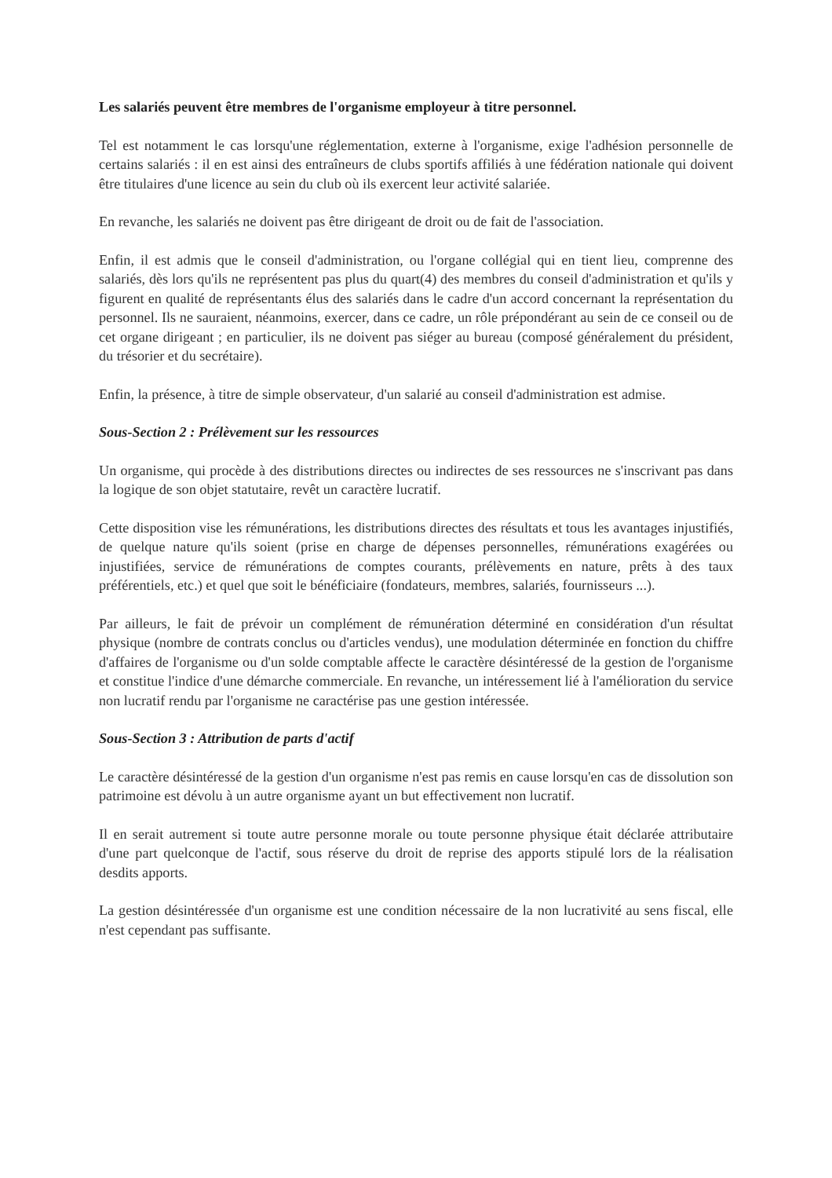Les salariés peuvent être membres de l'organisme employeur à titre personnel.
Tel est notamment le cas lorsqu'une réglementation, externe à l'organisme, exige l'adhésion personnelle de certains salariés : il en est ainsi des entraîneurs de clubs sportifs affiliés à une fédération nationale qui doivent être titulaires d'une licence au sein du club où ils exercent leur activité salariée.
En revanche, les salariés ne doivent pas être dirigeant de droit ou de fait de l'association.
Enfin, il est admis que le conseil d'administration, ou l'organe collégial qui en tient lieu, comprenne des salariés, dès lors qu'ils ne représentent pas plus du quart(4) des membres du conseil d'administration et qu'ils y figurent en qualité de représentants élus des salariés dans le cadre d'un accord concernant la représentation du personnel. Ils ne sauraient, néanmoins, exercer, dans ce cadre, un rôle prépondérant au sein de ce conseil ou de cet organe dirigeant ; en particulier, ils ne doivent pas siéger au bureau (composé généralement du président, du trésorier et du secrétaire).
Enfin, la présence, à titre de simple observateur, d'un salarié au conseil d'administration est admise.
Sous-Section 2 : Prélèvement sur les ressources
Un organisme, qui procède à des distributions directes ou indirectes de ses ressources ne s'inscrivant pas dans la logique de son objet statutaire, revêt un caractère lucratif.
Cette disposition vise les rémunérations, les distributions directes des résultats et tous les avantages injustifiés, de quelque nature qu'ils soient (prise en charge de dépenses personnelles, rémunérations exagérées ou injustifiées, service de rémunérations de comptes courants, prélèvements en nature, prêts à des taux préférentiels, etc.) et quel que soit le bénéficiaire (fondateurs, membres, salariés, fournisseurs ...).
Par ailleurs, le fait de prévoir un complément de rémunération déterminé en considération d'un résultat physique (nombre de contrats conclus ou d'articles vendus), une modulation déterminée en fonction du chiffre d'affaires de l'organisme ou d'un solde comptable affecte le caractère désintéressé de la gestion de l'organisme et constitue l'indice d'une démarche commerciale. En revanche, un intéressement lié à l'amélioration du service non lucratif rendu par l'organisme ne caractérise pas une gestion intéressée.
Sous-Section 3 : Attribution de parts d'actif
Le caractère désintéressé de la gestion d'un organisme n'est pas remis en cause lorsqu'en cas de dissolution son patrimoine est dévolu à un autre organisme ayant un but effectivement non lucratif.
Il en serait autrement si toute autre personne morale ou toute personne physique était déclarée attributaire d'une part quelconque de l'actif, sous réserve du droit de reprise des apports stipulé lors de la réalisation desdits apports.
La gestion désintéressée d'un organisme est une condition nécessaire de la non lucrativité au sens fiscal, elle n'est cependant pas suffisante.